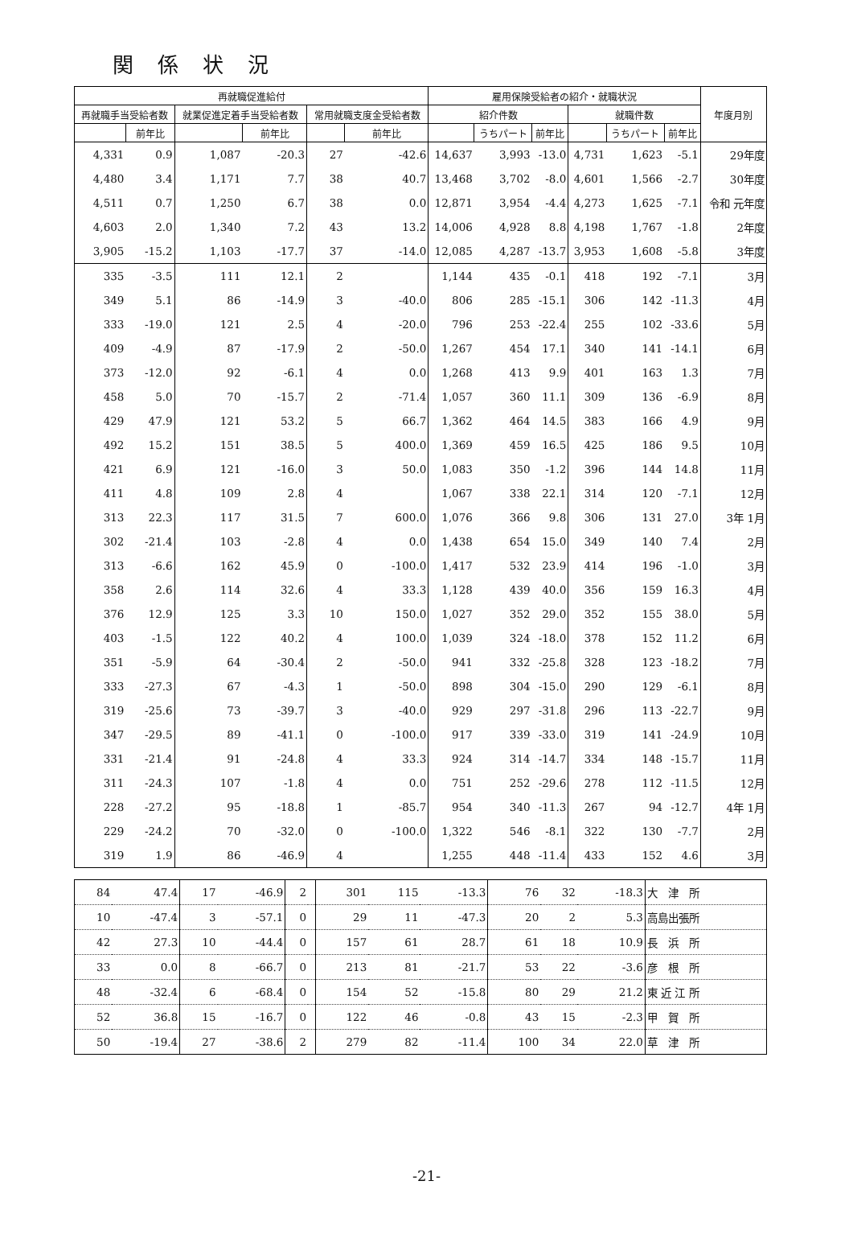関係状況
| 再就職促進給付 | | | | | | 雇用保険受給者の紹介・就職状況 | | | | | | 年度月別 |
| --- | --- | --- | --- | --- | --- | --- | --- | --- | --- | --- | --- | --- |
| 再就職手当受給者数 | | 就業促進定着手当受給者数 | | 常用就職支度金受給者数 | | 紹介件数 | | | 就職件数 | | | |
| | 前年比 | | 前年比 | | 前年比 | | うちパート | 前年比 | | うちパート | 前年比 | |
| 4,331 | 0.9 | 1,087 | -20.3 | 27 | -42.6 | 14,637 | 3,993 | -13.0 | 4,731 | 1,623 | -5.1 | 29年度 |
| 4,480 | 3.4 | 1,171 | 7.7 | 38 | 40.7 | 13,468 | 3,702 | -8.0 | 4,601 | 1,566 | -2.7 | 30年度 |
| 4,511 | 0.7 | 1,250 | 6.7 | 38 | 0.0 | 12,871 | 3,954 | -4.4 | 4,273 | 1,625 | -7.1 | 令和 元年度 |
| 4,603 | 2.0 | 1,340 | 7.2 | 43 | 13.2 | 14,006 | 4,928 | 8.8 | 4,198 | 1,767 | -1.8 | 2年度 |
| 3,905 | -15.2 | 1,103 | -17.7 | 37 | -14.0 | 12,085 | 4,287 | -13.7 | 3,953 | 1,608 | -5.8 | 3年度 |
| 335 | -3.5 | 111 | 12.1 | 2 | | 1,144 | 435 | -0.1 | 418 | 192 | -7.1 | 3月 |
| 349 | 5.1 | 86 | -14.9 | 3 | -40.0 | 806 | 285 | -15.1 | 306 | 142 | -11.3 | 4月 |
| 333 | -19.0 | 121 | 2.5 | 4 | -20.0 | 796 | 253 | -22.4 | 255 | 102 | -33.6 | 5月 |
| 409 | -4.9 | 87 | -17.9 | 2 | -50.0 | 1,267 | 454 | 17.1 | 340 | 141 | -14.1 | 6月 |
| 373 | -12.0 | 92 | -6.1 | 4 | 0.0 | 1,268 | 413 | 9.9 | 401 | 163 | 1.3 | 7月 |
| 458 | 5.0 | 70 | -15.7 | 2 | -71.4 | 1,057 | 360 | 11.1 | 309 | 136 | -6.9 | 8月 |
| 429 | 47.9 | 121 | 53.2 | 5 | 66.7 | 1,362 | 464 | 14.5 | 383 | 166 | 4.9 | 9月 |
| 492 | 15.2 | 151 | 38.5 | 5 | 400.0 | 1,369 | 459 | 16.5 | 425 | 186 | 9.5 | 10月 |
| 421 | 6.9 | 121 | -16.0 | 3 | 50.0 | 1,083 | 350 | -1.2 | 396 | 144 | 14.8 | 11月 |
| 411 | 4.8 | 109 | 2.8 | 4 | | 1,067 | 338 | 22.1 | 314 | 120 | -7.1 | 12月 |
| 313 | 22.3 | 117 | 31.5 | 7 | 600.0 | 1,076 | 366 | 9.8 | 306 | 131 | 27.0 | 3年 1月 |
| 302 | -21.4 | 103 | -2.8 | 4 | 0.0 | 1,438 | 654 | 15.0 | 349 | 140 | 7.4 | 2月 |
| 313 | -6.6 | 162 | 45.9 | 0 | -100.0 | 1,417 | 532 | 23.9 | 414 | 196 | -1.0 | 3月 |
| 358 | 2.6 | 114 | 32.6 | 4 | 33.3 | 1,128 | 439 | 40.0 | 356 | 159 | 16.3 | 4月 |
| 376 | 12.9 | 125 | 3.3 | 10 | 150.0 | 1,027 | 352 | 29.0 | 352 | 155 | 38.0 | 5月 |
| 403 | -1.5 | 122 | 40.2 | 4 | 100.0 | 1,039 | 324 | -18.0 | 378 | 152 | 11.2 | 6月 |
| 351 | -5.9 | 64 | -30.4 | 2 | -50.0 | 941 | 332 | -25.8 | 328 | 123 | -18.2 | 7月 |
| 333 | -27.3 | 67 | -4.3 | 1 | -50.0 | 898 | 304 | -15.0 | 290 | 129 | -6.1 | 8月 |
| 319 | -25.6 | 73 | -39.7 | 3 | -40.0 | 929 | 297 | -31.8 | 296 | 113 | -22.7 | 9月 |
| 347 | -29.5 | 89 | -41.1 | 0 | -100.0 | 917 | 339 | -33.0 | 319 | 141 | -24.9 | 10月 |
| 331 | -21.4 | 91 | -24.8 | 4 | 33.3 | 924 | 314 | -14.7 | 334 | 148 | -15.7 | 11月 |
| 311 | -24.3 | 107 | -1.8 | 4 | 0.0 | 751 | 252 | -29.6 | 278 | 112 | -11.5 | 12月 |
| 228 | -27.2 | 95 | -18.8 | 1 | -85.7 | 954 | 340 | -11.3 | 267 | 94 | -12.7 | 4年 1月 |
| 229 | -24.2 | 70 | -32.0 | 0 | -100.0 | 1,322 | 546 | -8.1 | 322 | 130 | -7.7 | 2月 |
| 319 | 1.9 | 86 | -46.9 | 4 | | 1,255 | 448 | -11.4 | 433 | 152 | 4.6 | 3月 |
| 84 | 47.4 | 17 | -46.9 | 2 | | 301 | 115 | -13.3 | 76 | 32 | -18.3 | 大 津 所 |
| 10 | -47.4 | 3 | -57.1 | 0 | | 29 | 11 | -47.3 | 20 | 2 | 5.3 | 高島出張所 |
| 42 | 27.3 | 10 | -44.4 | 0 | | 157 | 61 | 28.7 | 61 | 18 | 10.9 | 長 浜 所 |
| 33 | 0.0 | 8 | -66.7 | 0 | | 213 | 81 | -21.7 | 53 | 22 | -3.6 | 彦 根 所 |
| 48 | -32.4 | 6 | -68.4 | 0 | | 154 | 52 | -15.8 | 80 | 29 | 21.2 | 東 近 江 所 |
| 52 | 36.8 | 15 | -16.7 | 0 | | 122 | 46 | -0.8 | 43 | 15 | -2.3 | 甲 賀 所 |
| 50 | -19.4 | 27 | -38.6 | 2 | | 279 | 82 | -11.4 | 100 | 34 | 22.0 | 草 津 所 |
-21-